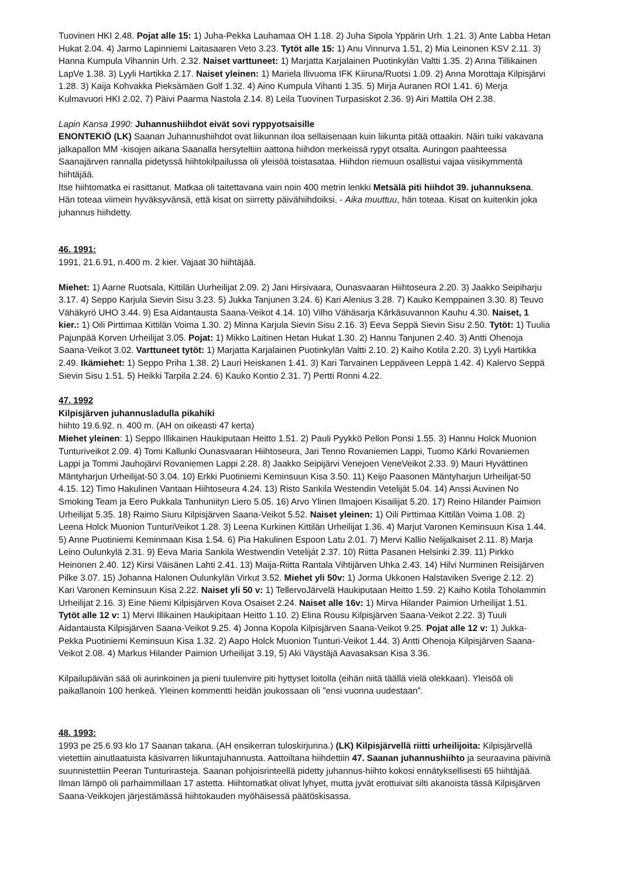Tuovinen HKI 2.48. Pojat alle 15: 1) Juha-Pekka Lauhamaa OH 1.18. 2) Juha Sipola Yppärin Urh. 1.21. 3) Ante Labba Hetan Hukat 2.04. 4) Jarmo Lapinniemi Laitasaaren Veto 3.23. Tytöt alle 15: 1) Anu Vinnurva 1.51, 2) Mia Leinonen KSV 2.11. 3) Hanna Kumpula Vihannin Urh. 2.32. Naiset varttuneet: 1) Marjatta Karjalainen Puotinkylän Valtti 1.35. 2) Anna Tillikainen LapVe 1.38. 3) Lyyli Hartikka 2.17. Naiset yleinen: 1) Mariela Ilivuoma IFK Kiiruna/Ruotsi 1.09. 2) Anna Morottaja Kilpisjärvi 1.28. 3) Kaija Kohvakka Pieksämäen Golf 1.32. 4) Aino Kumpula Vihanti 1.35. 5) Mirja Auranen ROI 1.41. 6) Merja Kulmavuori HKI 2.02. 7) Päivi Paarma Nastola 2.14. 8) Leila Tuovinen Turpasiskot 2.36. 9) Airi Mattila OH 2.38.
Lapin Kansa 1990: Juhannushiihdot eivät sovi ryppyotsaisille
ENONTEKIÖ (LK) Saanan Juhannushiihdot ovat liikunnan iloa sellaisenaan kuin liikunta pitää ottaakin. Näin tuiki vakavana jalkapallon MM -kisojen aikana Saanalla hersyteltiin aattona hiihdon merkeissä rypyt otsalta. Auringon paahteessa Saanajärven rannalla pidetyssä hiihtokilpailussa oli yleisöä toistasataa. Hiihdon riemuun osallistui vajaa viisikymmentä hiihtäjää.
Itse hiihtomatka ei rasittanut. Matkaa oli taitettavana vain noin 400 metrin lenkki Metsälä piti hiihdot 39. juhannuksena. Hän toteaa viimein hyväksyvänsä, että kisat on siirretty päivähiihdoiksi. - Aika muuttuu, hän toteaa. Kisat on kuitenkin joka juhannus hiihdetty.
46. 1991:
1991, 21.6.91, n.400 m. 2 kier. Vajaat 30 hiihtäjää.
Miehet: 1) Aarne Ruotsala, Kittilän Uurheilijat 2.09. 2) Jani Hirsivaara, Ounasvaaran Hiihtoseura 2.20. 3) Jaakko Seipiharju 3.17. 4) Seppo Karjula Sievin Sisu 3.23. 5) Jukka Tanjunen 3.24. 6) Kari Alenius 3.28. 7) Kauko Kemppainen 3.30. 8) Teuvo Vähäkyrö UHO 3.44. 9) Esa Aidantausta Saana-Veikot 4.14. 10) Vilho Vähäsarja Kärkäsuvannon Kauhu 4.30. Naiset, 1 kier.: 1) Oili Pirttimaa Kittilän Voima 1.30. 2) Minna Karjula Sievin Sisu 2.16. 3) Eeva Seppä Sievin Sisu 2.50. Tytöt: 1) Tuulia Pajunpää Korven Urheilijat 3.05. Pojat: 1) Mikko Laitinen Hetan Hukat 1.30. 2) Hannu Tanjunen 2.40. 3) Antti Ohenoja Saana-Veikot 3.02. Varttuneet tytöt: 1) Marjatta Karjalainen Puotinkylän Valtti 2.10. 2) Kaiho Kotila 2.20. 3) Lyyli Hartikka 2.49. Ikämiehet: 1) Seppo Priha 1.38. 2) Lauri Heiskanen 1.41. 3) Kari Tarvainen Leppäveen Leppä 1.42. 4) Kalervo Seppä Sievin Sisu 1.51. 5) Heikki Tarpila 2.24. 6) Kauko Kontio 2.31. 7) Pertti Ronni 4.22.
47. 1992
Kilpisjärven juhannusladulla pikahiki
hiihto 19.6.92. n. 400 m. (AH on oikeasti 47 kerta)
Miehet yleinen: 1) Seppo Illikainen Haukiputaan Heitto 1.51. 2) Pauli Pyykkö Pellon Ponsi 1.55. 3) Hannu Holck Muonion Tunturiveikot 2.09. 4) Tomi Kallunki Ounasvaaran Hiihtoseura, Jari Tenno Rovaniemen Lappi, Tuomo Kärki Rovaniemen Lappi ja Tommi Jauhojärvi Rovaniemen Lappi 2.28. 8) Jaakko Seipijärvi Venejoen VeneVeikot 2.33. 9) Mauri Hyvättinen Mäntyharjun Urheilijat-50 3.04. 10) Erkki Puotiniemi Keminsuun Kisa 3.50. 11) Keijo Paasonen Mäntyharjun Urheilijat-50 4.15. 12) Timo Hakulinen Vantaan Hiihtoseura 4.24. 13) Risto Sankila Westendin Veteliját 5.04. 14) Anssi Auvinen No Smoking Team ja Eero Pukkala Tanhuniityn Liero 5.05. 16) Arvo Ylinen Ilmajoen Kisailijat 5.20. 17) Reino Hilander Paimion Urheilijat 5.35. 18) Raimo Siuru Kilpisjärven Saana-Veikot 5.52. Naiset yleinen: 1) Oili Pirttimaa Kittilän Voima 1.08. 2) Leena Holck Muonion TunturiVeikot 1.28. 3) Leena Kurkinen Kittilän Urheilijat 1.36. 4) Marjut Varonen Keminsuun Kisa 1.44. 5) Anne Puotiniemi Keminmaan Kisa 1.54. 6) Pia Hakulinen Espoon Latu 2.01. 7) Mervi Kallio Nelijalkaiset 2.11. 8) Marja Leino Oulunkylä 2.31. 9) Eeva Maria Sankila Westwendin Veteliját 2.37. 10) Riitta Pasanen Helsinki 2.39. 11) Pirkko Heinonen 2.40. 12) Kirsi Väisänen Lahti 2.41. 13) Maija-Riitta Rantala Vihtijärven Uhka 2.43. 14) Hilvi Nurminen Reisijärven Pilke 3.07. 15) Johanna Halonen Oulunkylän Virkut 3.52. Miehet yli 50v: 1) Jorma Ukkonen Halstaviken Sverige 2.12. 2) Kari Varonen Keminsuun Kisa 2.22. Naiset yli 50 v: 1) TellervoJärvelä Haukiputaan Heitto 1.59. 2) Kaiho Kotila Toholammin Urheilijat 2.16. 3) Eine Niemi Kilpisjärven Kova Osaiset 2.24. Naiset alle 16v: 1) Mirva Hilander Paimion Urheilijat 1.51. Tytöt alle 12 v: 1) Mervi Illikainen Haukipitaan Heitto 1.10. 2) Elina Rousu Kilpisjärven Saana-Veikot 2.22. 3) Tuuli Aidantausta Kilpisjärven Saana-Veikot 9.25. 4) Jonna Kopola Kilpisjärven Saana-Veikot 9.25. Pojat alle 12 v: 1) Jukka-Pekka Puotiniemi Keminsuun Kisa 1.32. 2) Aapo Holck Muonion Tunturi-Veikot 1.44. 3) Antti Ohenoja Kilpisjärven Saana-Veikot 2.08. 4) Markus Hilander Paimion Urheilijat 3.19, 5) Aki Väystäjä Aavasaksan Kisa 3.36.
Kilpailupäivän sää oli aurinkoinen ja pieni tuulenvire piti hyttyset loitolla (eihän niitä täällä vielä olekkaan). Yleisöä oli paikallanoin 100 henkeä. Yleinen kommentti heidän joukossaan oli ”ensi vuonna uudestaan”.
48. 1993:
1993 pe 25.6.93 klo 17 Saanan takana. (AH ensikerran tuloskirjurina.) (LK) Kilpisjärvellä riitti urheilijoita: Kilpisjärvellä vietettiin ainutlaatuista käsivarren liikuntajuhannusta. Aattoiltana hiihdettiin 47. Saanan juhannushiihto ja seuraavina päivinä suunnistettiin Peeran Tunturirasteja. Saanan pohjoisrinteellä pidetty juhannus-hiihto kokosi ennätyksellisesti 65 hiihtäjää. Ilman lämpö oli parhaimmillaan 17 astetta. Hiihtomatkat olivat lyhyet, mutta jyvät erottuivat silti akanoista tässä Kilpisjärven Saana-Veikkojen järjestämässä hiihtokauden myöhäisessä päätöskisassa.